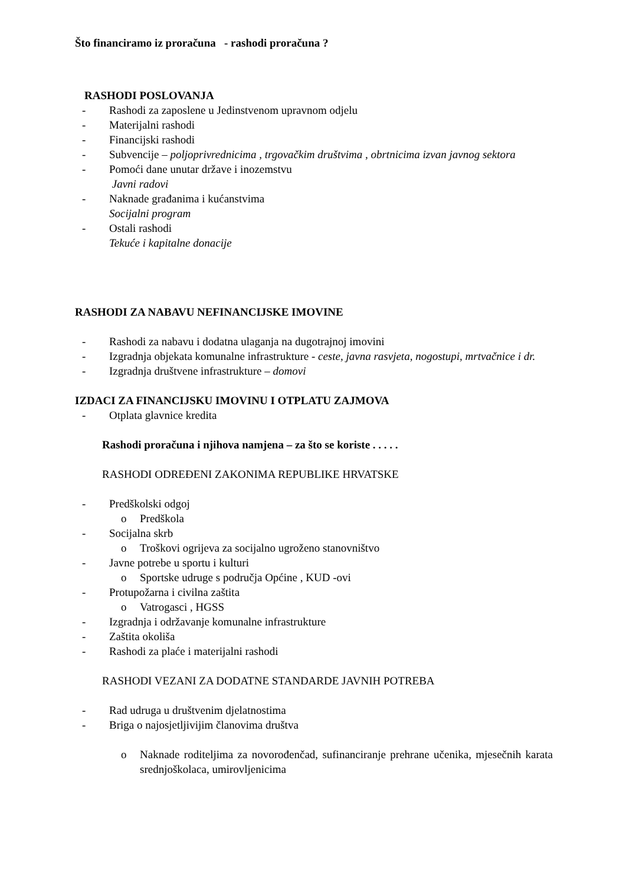Što financiramo iz proračuna - rashodi proračuna ?
RASHODI POSLOVANJA
- Rashodi za zaposlene u Jedinstvenom upravnom odjelu
- Materijalni rashodi
- Financijski rashodi
- Subvencije – poljoprivrednicima , trgovačkim društvima , obrtnicima izvan javnog sektora
- Pomoći dane unutar države i inozemstvu
Javni radovi
- Naknade građanima i kućanstvima
Socijalni program
- Ostali rashodi
Tekuće i kapitalne donacije
RASHODI ZA NABAVU NEFINANCIJSKE IMOVINE
- Rashodi za nabavu i dodatna ulaganja na dugotrajnoj imovini
- Izgradnja objekata komunalne infrastrukture - ceste, javna rasvjeta, nogostupi, mrtvačnice i dr.
- Izgradnja društvene infrastrukture – domovi
IZDACI ZA FINANCIJSKU IMOVINU I OTPLATU ZAJMOVA
- Otplata glavnice kredita
Rashodi proračuna i njihova namjena – za što se koriste . . . . .
RASHODI ODREĐENI ZAKONIMA REPUBLIKE HRVATSKE
- Predškolski odgoj
o Predškola
- Socijalna skrb
o Troškovi ogrijeva za socijalno ugroženo stanovništvo
- Javne potrebe u sportu i kulturi
o Sportske udruge s područja Općine , KUD -ovi
- Protupožarna i civilna zaštita
o Vatrogasci , HGSS
- Izgradnja i održavanje komunalne infrastrukture
- Zaštita okoliša
- Rashodi za plaće i materijalni rashodi
RASHODI VEZANI ZA DODATNE STANDARDE JAVNIH POTREBA
- Rad udruga u društvenim djelatnostima
- Briga o najosjetljivijim članovima društva
o Naknade roditeljima za novorođenčad, sufinanciranje prehrane učenika, mjesečnih karata srednjoškolaca, umirovljenicima